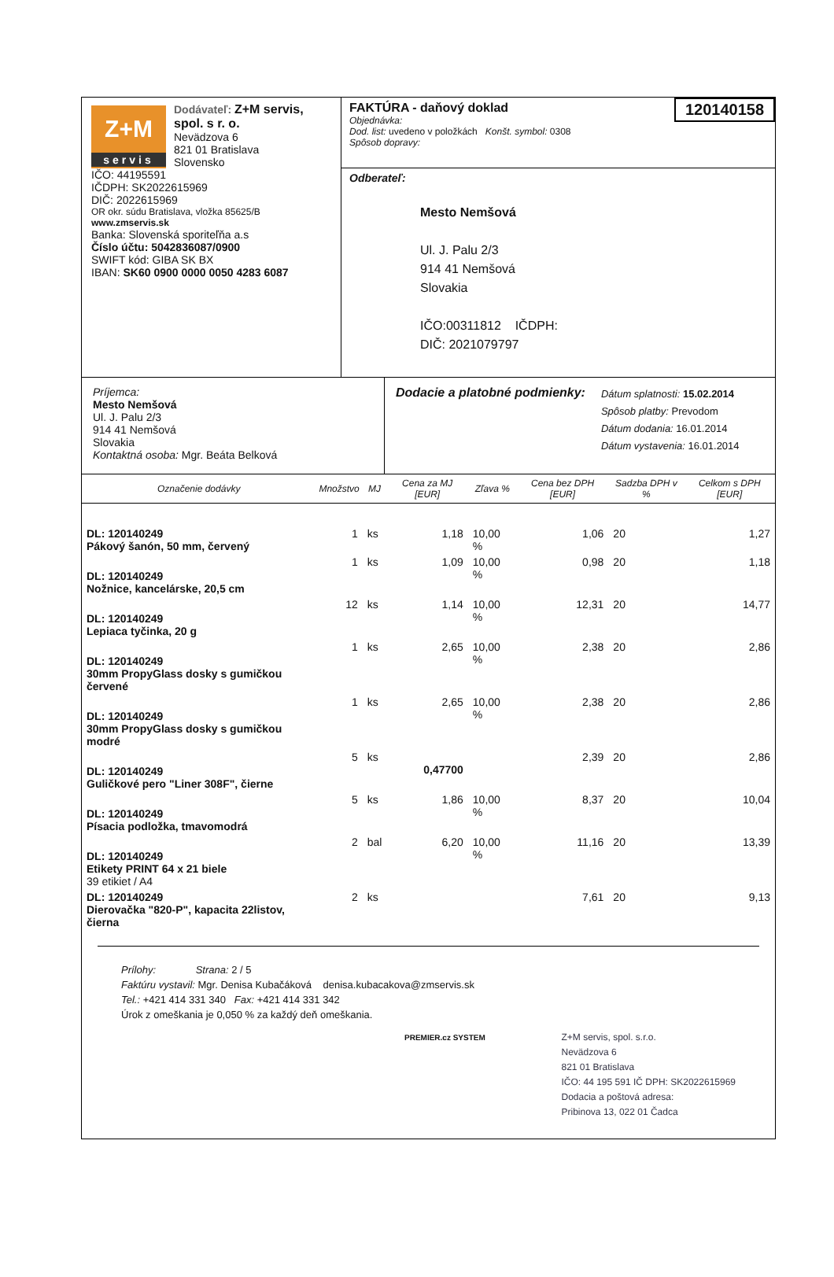Z+M
servis
Dodávateľ: Z+M servis, spol. s r. o.
Nevädzova 6
821 01 Bratislava
Slovensko
IČO: 44195591
IČDPH: SK2022615969
DIČ: 2022615969
OR okr. súdu Bratislava, vložka 85625/B
www.zmservis.sk
Banka: Slovenská sporiteľňa a.s
Číslo účtu: 5042836087/0900
SWIFT kód: GIBA SK BX
IBAN: SK60 0900 0000 0050 4283 6087
FAKTÚRA - daňový doklad
120140158
Objednávka:
Dod. list: uvedeno v položkách Konšt. symbol: 0308
Spôsob dopravy:
Odberateľ:
Mesto Nemšová
Ul. J. Palu 2/3
914 41 Nemšová
Slovakia
IČO:00311812 IČDPH:
DIČ: 2021079797
Príjemca:
Mesto Nemšová
Ul. J. Palu 2/3
914 41 Nemšová
Slovakia
Kontaktná osoba: Mgr. Beáta Belková
Dodacie a platobné podmienky:
Dátum splatnosti: 15.02.2014
Spôsob platby: Prevodom
Dátum dodania: 16.01.2014
Dátum vystavenia: 16.01.2014
| Označenie dodávky | Množstvo | MJ | Cena za MJ [EUR] | Zľava % | Cena bez DPH [EUR] | Sadzba DPH v % | Celkom s DPH [EUR] |
| --- | --- | --- | --- | --- | --- | --- | --- |
| DL: 120140249 Pákový šanón, 50 mm, červený | 1 | ks | 1,18 | 10,00 % | 1,06 | 20 | 1,27 |
| DL: 120140249 Nožnice, kancelárske, 20,5 cm | 1 | ks | 1,09 | 10,00 % | 0,98 | 20 | 1,18 |
| DL: 120140249 Lepiaca tyčinka, 20 g | 12 | ks | 1,14 | 10,00 % | 12,31 | 20 | 14,77 |
| DL: 120140249 30mm PropyGlass dosky s gumičkou červené | 1 | ks | 2,65 | 10,00 % | 2,38 | 20 | 2,86 |
| DL: 120140249 30mm PropyGlass dosky s gumičkou modré | 1 | ks | 2,65 | 10,00 % | 2,38 | 20 | 2,86 |
| DL: 120140249 Guličkové pero "Liner 308F", čierne | 5 | ks | 0,47700 | | 2,39 | 20 | 2,86 |
| DL: 120140249 Písacia podložka, tmavomodrá | 5 | ks | 1,86 | 10,00 % | 8,37 | 20 | 10,04 |
| DL: 120140249 Etikety PRINT 64 x 21 biele 39 etikiet / A4 | 2 | bal | 6,20 | 10,00 % | 11,16 | 20 | 13,39 |
| DL: 120140249 Dierovačka "820-P", kapacita 22listov, čierna | 2 | ks | | | 7,61 | 20 | 9,13 |
Prílohy: Strana: 2 / 5
Faktúru vystavil: Mgr. Denisa Kubačáková denisa.kubacakova@zmservis.sk
Tel.: +421 414 331 340 Fax: +421 414 331 342
Úrok z omeškania je 0,050 % za každý deň omeškania.
PREMIER.cz SYSTEM
Z+M servis, spol. s.r.o.
Nevädzova 6
821 01 Bratislava
IČO: 44 195 591 IČ DPH: SK2022615969
Dodacia a poštová adresa:
Pribinova 13, 022 01 Čadca